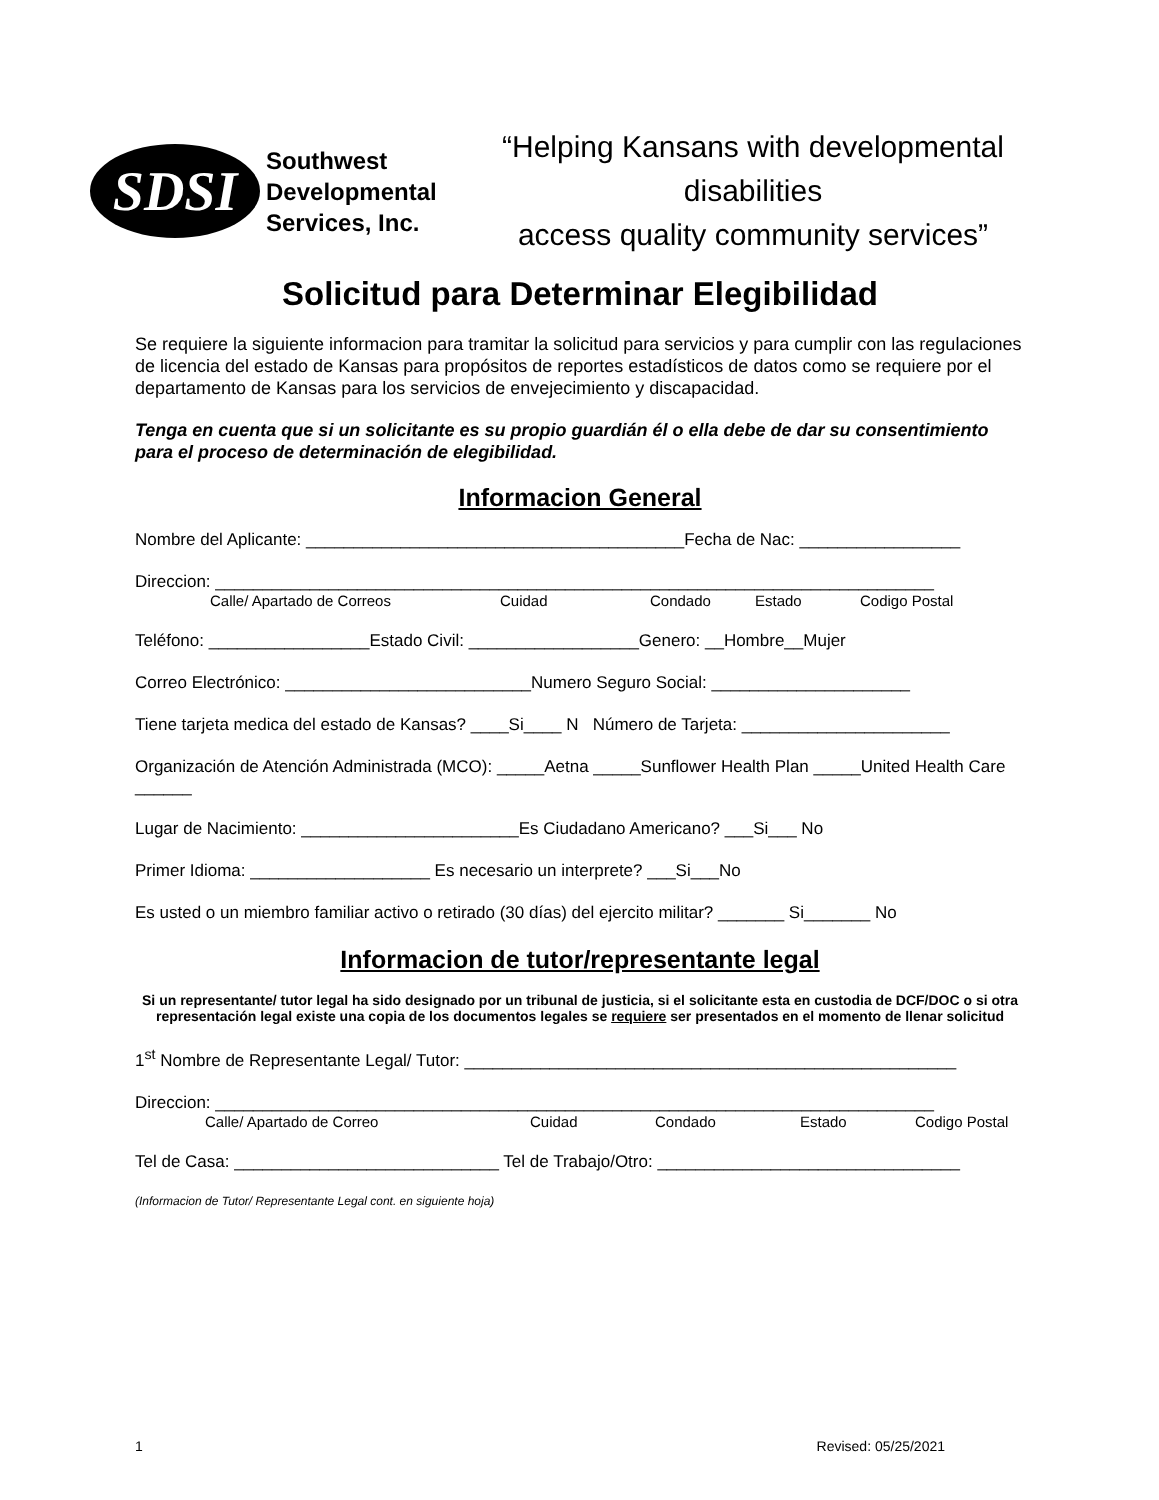SDSI
Southwest Developmental Services, Inc.
“Helping Kansans with developmental disabilities
access quality community services”
Solicitud para Determinar Elegibilidad
Se requiere la siguiente informacion para tramitar la solicitud para servicios y para cumplir con las regulaciones de licencia del estado de Kansas para propósitos de reportes estadísticos de datos como se requiere por el departamento de Kansas para los servicios de envejecimiento y discapacidad.
Tenga en cuenta que si un solicitante es su propio guardián él o ella debe de dar su consentimiento para el proceso de determinación de elegibilidad.
Informacion General
Nombre del Aplicante: ________________________________________Fecha de Nac: _________________
Direccion: ____________________________________________________________________________
Calle/ Apartado de Correos Cuidad Condado Estado Codigo Postal
Teléfono: _________________Estado Civil: __________________Genero: __Hombre__Mujer
Correo Electrónico: __________________________Numero Seguro Social: _____________________
Tiene tarjeta medica del estado de Kansas? ____Si____ N Número de Tarjeta: ______________________
Organización de Atención Administrada (MCO): _____Aetna _____Sunflower Health Plan _____United Health Care ______
Lugar de Nacimiento: _______________________Es Ciudadano Americano? ___Si___ No
Primer Idioma: ___________________ Es necesario un interprete? ___Si___No
Es usted o un miembro familiar activo o retirado (30 días) del ejercito militar? _______ Si_______ No
Informacion de tutor/representante legal
Si un representante/ tutor legal ha sido designado por un tribunal de justicia, si el solicitante esta en custodia de DCF/DOC o si otra representación legal existe una copia de los documentos legales se requiere ser presentados en el momento de llenar solicitud
1<sup>st</sup> Nombre de Representante Legal/ Tutor: ____________________________________________________
Direccion: ____________________________________________________________________________
Calle/ Apartado de Correo Cuidad Condado Estado Codigo Postal
Tel de Casa: ____________________________ Tel de Trabajo/Otro: ________________________________
(Informacion de Tutor/ Representante Legal cont. en siguiente hoja)
1 Revised: 05/25/2021